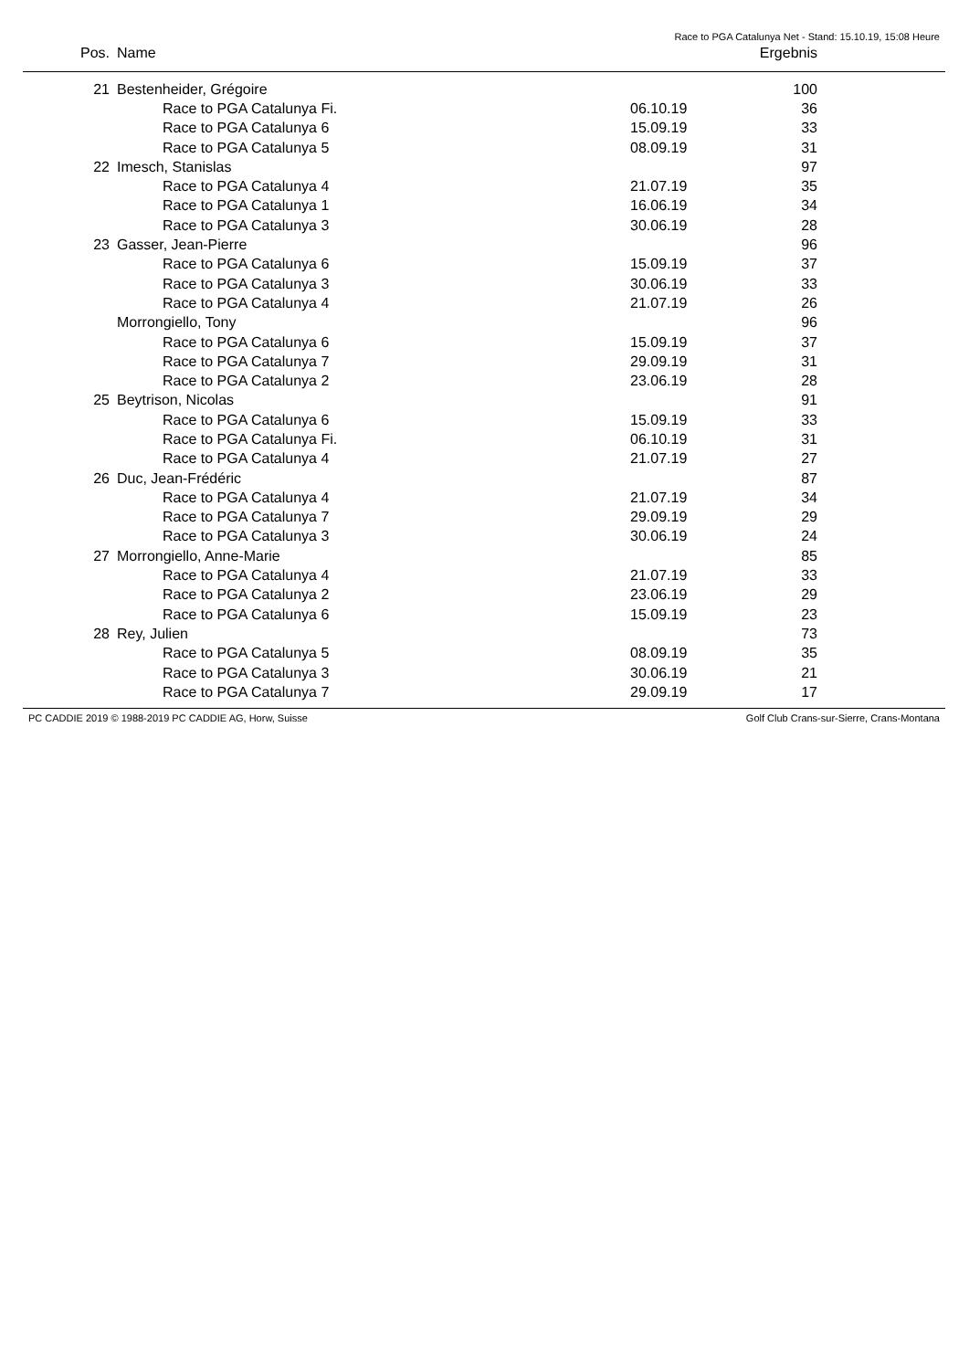Race to PGA Catalunya Net - Stand: 15.10.19, 15:08 Heure
| Pos. | Name | | Ergebnis | |
| --- | --- | --- | --- | --- |
| 21 | Bestenheider, Grégoire | | 100 | |
| | Race to PGA Catalunya Fi. | 06.10.19 | 36 | |
| | Race to PGA Catalunya 6 | 15.09.19 | 33 | |
| | Race to PGA Catalunya 5 | 08.09.19 | 31 | |
| 22 | Imesch, Stanislas | | 97 | |
| | Race to PGA Catalunya 4 | 21.07.19 | 35 | |
| | Race to PGA Catalunya 1 | 16.06.19 | 34 | |
| | Race to PGA Catalunya 3 | 30.06.19 | 28 | |
| 23 | Gasser, Jean-Pierre | | 96 | |
| | Race to PGA Catalunya 6 | 15.09.19 | 37 | |
| | Race to PGA Catalunya 3 | 30.06.19 | 33 | |
| | Race to PGA Catalunya 4 | 21.07.19 | 26 | |
| | Morrongiello, Tony | | 96 | |
| | Race to PGA Catalunya 6 | 15.09.19 | 37 | |
| | Race to PGA Catalunya 7 | 29.09.19 | 31 | |
| | Race to PGA Catalunya 2 | 23.06.19 | 28 | |
| 25 | Beytrison, Nicolas | | 91 | |
| | Race to PGA Catalunya 6 | 15.09.19 | 33 | |
| | Race to PGA Catalunya Fi. | 06.10.19 | 31 | |
| | Race to PGA Catalunya 4 | 21.07.19 | 27 | |
| 26 | Duc, Jean-Frédéric | | 87 | |
| | Race to PGA Catalunya 4 | 21.07.19 | 34 | |
| | Race to PGA Catalunya 7 | 29.09.19 | 29 | |
| | Race to PGA Catalunya 3 | 30.06.19 | 24 | |
| 27 | Morrongiello, Anne-Marie | | 85 | |
| | Race to PGA Catalunya 4 | 21.07.19 | 33 | |
| | Race to PGA Catalunya 2 | 23.06.19 | 29 | |
| | Race to PGA Catalunya 6 | 15.09.19 | 23 | |
| 28 | Rey, Julien | | 73 | |
| | Race to PGA Catalunya 5 | 08.09.19 | 35 | |
| | Race to PGA Catalunya 3 | 30.06.19 | 21 | |
| | Race to PGA Catalunya 7 | 29.09.19 | 17 | |
PC CADDIE 2019 © 1988-2019 PC CADDIE AG, Horw, Suisse Golf Club Crans-sur-Sierre, Crans-Montana